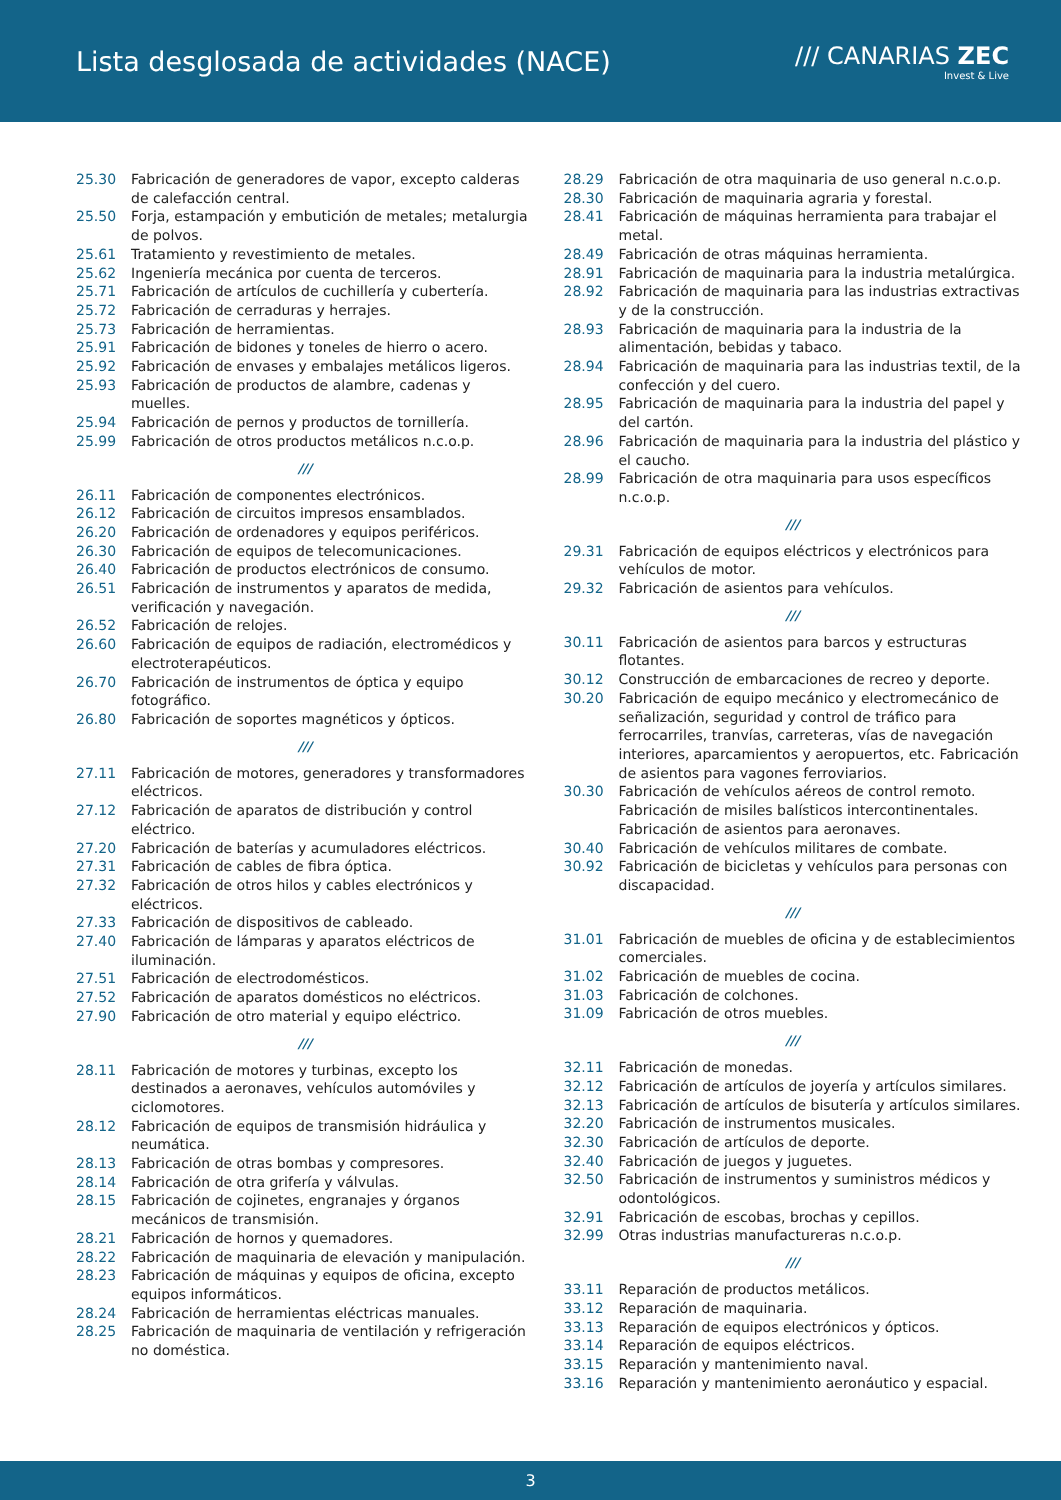Lista desglosada de actividades (NACE)
/// CANARIAS ZEC
Invest & Live
25.30 Fabricación de generadores de vapor, excepto calderas de calefacción central.
25.50 Forja, estampación y embutición de metales; metalurgia de polvos.
25.61 Tratamiento y revestimiento de metales.
25.62 Ingeniería mecánica por cuenta de terceros.
25.71 Fabricación de artículos de cuchillería y cubertería.
25.72 Fabricación de cerraduras y herrajes.
25.73 Fabricación de herramientas.
25.91 Fabricación de bidones y toneles de hierro o acero.
25.92 Fabricación de envases y embalajes metálicos ligeros.
25.93 Fabricación de productos de alambre, cadenas y muelles.
25.94 Fabricación de pernos y productos de tornillería.
25.99 Fabricación de otros productos metálicos n.c.o.p.
///
26.11 Fabricación de componentes electrónicos.
26.12 Fabricación de circuitos impresos ensamblados.
26.20 Fabricación de ordenadores y equipos periféricos.
26.30 Fabricación de equipos de telecomunicaciones.
26.40 Fabricación de productos electrónicos de consumo.
26.51 Fabricación de instrumentos y aparatos de medida, verificación y navegación.
26.52 Fabricación de relojes.
26.60 Fabricación de equipos de radiación, electromédicos y electroterapéuticos.
26.70 Fabricación de instrumentos de óptica y equipo fotográfico.
26.80 Fabricación de soportes magnéticos y ópticos.
///
27.11 Fabricación de motores, generadores y transformadores eléctricos.
27.12 Fabricación de aparatos de distribución y control eléctrico.
27.20 Fabricación de baterías y acumuladores eléctricos.
27.31 Fabricación de cables de fibra óptica.
27.32 Fabricación de otros hilos y cables electrónicos y eléctricos.
27.33 Fabricación de dispositivos de cableado.
27.40 Fabricación de lámparas y aparatos eléctricos de iluminación.
27.51 Fabricación de electrodomésticos.
27.52 Fabricación de aparatos domésticos no eléctricos.
27.90 Fabricación de otro material y equipo eléctrico.
///
28.11 Fabricación de motores y turbinas, excepto los destinados a aeronaves, vehículos automóviles y ciclomotores.
28.12 Fabricación de equipos de transmisión hidráulica y neumática.
28.13 Fabricación de otras bombas y compresores.
28.14 Fabricación de otra grifería y válvulas.
28.15 Fabricación de cojinetes, engranajes y órganos mecánicos de transmisión.
28.21 Fabricación de hornos y quemadores.
28.22 Fabricación de maquinaria de elevación y manipulación.
28.23 Fabricación de máquinas y equipos de oficina, excepto equipos informáticos.
28.24 Fabricación de herramientas eléctricas manuales.
28.25 Fabricación de maquinaria de ventilación y refrigeración no doméstica.
28.29 Fabricación de otra maquinaria de uso general n.c.o.p.
28.30 Fabricación de maquinaria agraria y forestal.
28.41 Fabricación de máquinas herramienta para trabajar el metal.
28.49 Fabricación de otras máquinas herramienta.
28.91 Fabricación de maquinaria para la industria metalúrgica.
28.92 Fabricación de maquinaria para las industrias extractivas y de la construcción.
28.93 Fabricación de maquinaria para la industria de la alimentación, bebidas y tabaco.
28.94 Fabricación de maquinaria para las industrias textil, de la confección y del cuero.
28.95 Fabricación de maquinaria para la industria del papel y del cartón.
28.96 Fabricación de maquinaria para la industria del plástico y el caucho.
28.99 Fabricación de otra maquinaria para usos específicos n.c.o.p.
///
29.31 Fabricación de equipos eléctricos y electrónicos para vehículos de motor.
29.32 Fabricación de asientos para vehículos.
///
30.11 Fabricación de asientos para barcos y estructuras flotantes.
30.12 Construcción de embarcaciones de recreo y deporte.
30.20 Fabricación de equipo mecánico y electromecánico de señalización, seguridad y control de tráfico para ferrocarriles, tranvías, carreteras, vías de navegación interiores, aparcamientos y aeropuertos, etc. Fabricación de asientos para vagones ferroviarios.
30.30 Fabricación de vehículos aéreos de control remoto. Fabricación de misiles balísticos intercontinentales. Fabricación de asientos para aeronaves.
30.40 Fabricación de vehículos militares de combate.
30.92 Fabricación de bicicletas y vehículos para personas con discapacidad.
///
31.01 Fabricación de muebles de oficina y de establecimientos comerciales.
31.02 Fabricación de muebles de cocina.
31.03 Fabricación de colchones.
31.09 Fabricación de otros muebles.
///
32.11 Fabricación de monedas.
32.12 Fabricación de artículos de joyería y artículos similares.
32.13 Fabricación de artículos de bisutería y artículos similares.
32.20 Fabricación de instrumentos musicales.
32.30 Fabricación de artículos de deporte.
32.40 Fabricación de juegos y juguetes.
32.50 Fabricación de instrumentos y suministros médicos y odontológicos.
32.91 Fabricación de escobas, brochas y cepillos.
32.99 Otras industrias manufactureras n.c.o.p.
///
33.11 Reparación de productos metálicos.
33.12 Reparación de maquinaria.
33.13 Reparación de equipos electrónicos y ópticos.
33.14 Reparación de equipos eléctricos.
33.15 Reparación y mantenimiento naval.
33.16 Reparación y mantenimiento aeronáutico y espacial.
3